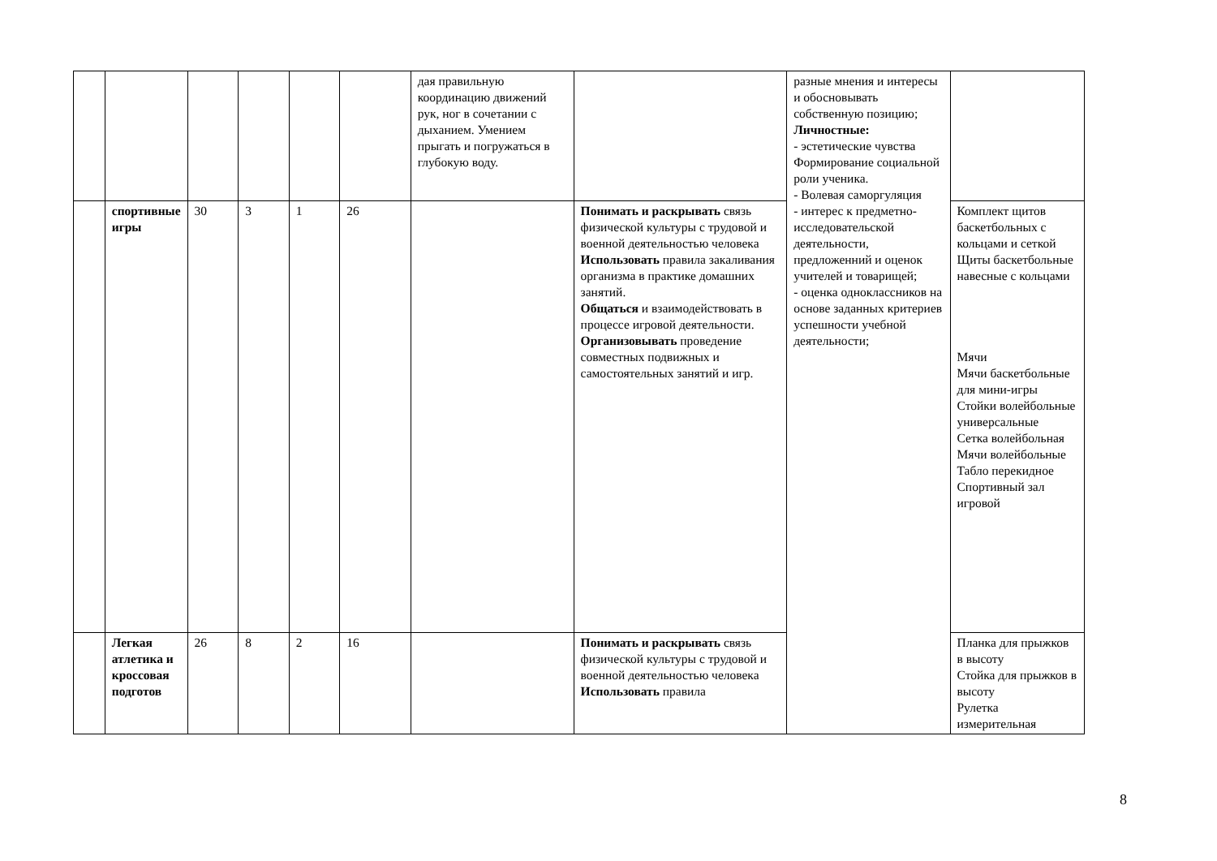| | | | | | | дая правильную координацию движений рук, ног в сочетании с дыханием. Умением прыгать и погружаться в глубокую воду. | | разные мнения и интересы и обосновывать собственную позицию; Личностные: - эстетические чувства Формирование социальной роли ученика. - Волевая саморгуляция - интерес к предметно-исследовательской деятельности, предложенний и оценок учителей и товарищей; - оценка одноклассников на основе заданных критериев успешности учебной деятельности; | |
| | спортивные игры | 30 | 3 | 1 | 26 | | Понимать и раскрывать связь физической культуры с трудовой и военной деятельностью человека Использовать правила закаливания организма в практике домашних занятий. Общаться и взаимодействовать в процессе игровой деятельности. Организовывать проведение совместных подвижных и самостоятельных занятий и игр. | | Комплект щитов баскетбольных с кольцами и сеткой Щиты баскетбольные навесные с кольцами Мячи Мячи баскетбольные для мини-игры Стойки волейбольные универсальные Сетка волейбольная Мячи волейбольные Табло перекидное Спортивный зал игровой |
| | Легкая атлетика и кроссовая подготов | 26 | 8 | 2 | 16 | | Понимать и раскрывать связь физической культуры с трудовой и военной деятельностью человека Использовать правила | | Планка для прыжков в высоту Стойка для прыжков в высоту Рулетка измерительная |
8